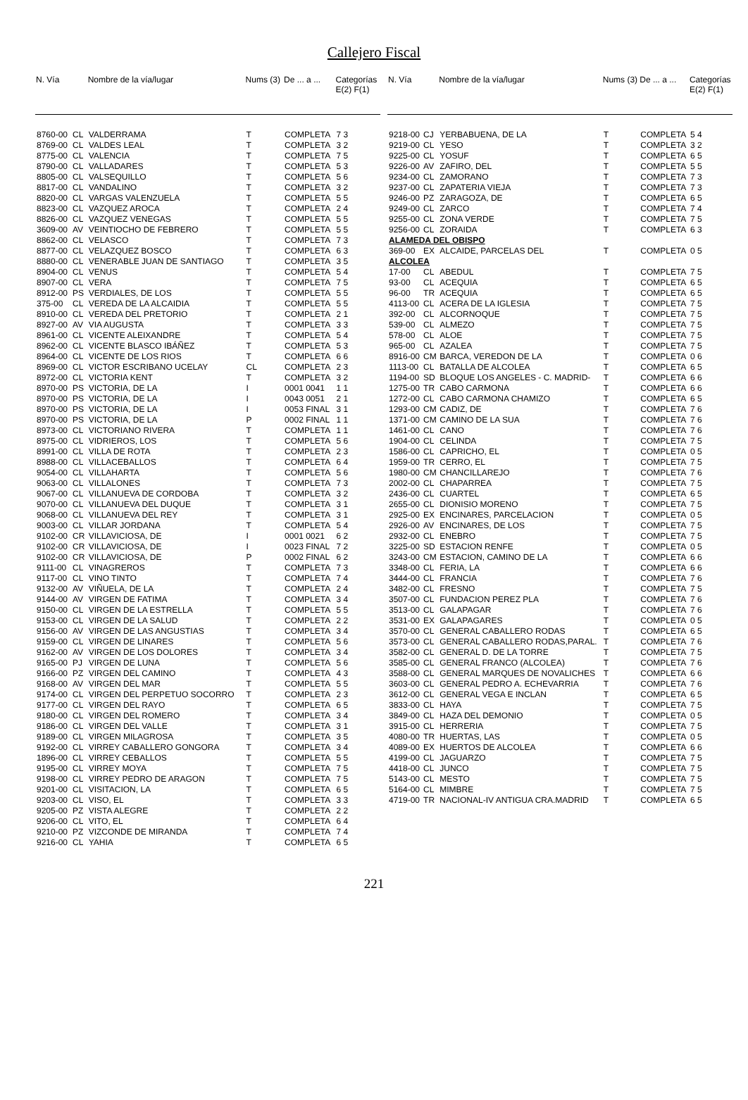Callejero Fiscal
| N. Vía | | Nombre de la vía/lugar | Nums (3) | De ... a ... | Categorías E(2) F(1) |
| --- | --- | --- | --- | --- | --- |
| 8760-00 | CL | VALDERRAMA | T | COMPLETA | 7 3 |
| 8769-00 | CL | VALDES LEAL | T | COMPLETA | 3 2 |
| 8775-00 | CL | VALENCIA | T | COMPLETA | 7 5 |
| 8790-00 | CL | VALLADARES | T | COMPLETA | 5 3 |
| 8805-00 | CL | VALSEQUILLO | T | COMPLETA | 5 6 |
| 8817-00 | CL | VANDALINO | T | COMPLETA | 3 2 |
| 8820-00 | CL | VARGAS VALENZUELA | T | COMPLETA | 5 5 |
| 8823-00 | CL | VAZQUEZ AROCA | T | COMPLETA | 2 4 |
| 8826-00 | CL | VAZQUEZ VENEGAS | T | COMPLETA | 5 5 |
| 3609-00 | AV | VEINTIOCHO DE FEBRERO | T | COMPLETA | 5 5 |
| 8862-00 | CL | VELASCO | T | COMPLETA | 7 3 |
| 8877-00 | CL | VELAZQUEZ BOSCO | T | COMPLETA | 6 3 |
| 8880-00 | CL | VENERABLE JUAN DE SANTIAGO | T | COMPLETA | 3 5 |
| 8904-00 | CL | VENUS | T | COMPLETA | 5 4 |
| 8907-00 | CL | VERA | T | COMPLETA | 7 5 |
| 8912-00 | PS | VERDIALES, DE LOS | T | COMPLETA | 5 5 |
| 375-00 | CL | VEREDA DE LA ALCAIDIA | T | COMPLETA | 5 5 |
| 8910-00 | CL | VEREDA DEL PRETORIO | T | COMPLETA | 2 1 |
| 8927-00 | AV | VIA AUGUSTA | T | COMPLETA | 3 3 |
| 8961-00 | CL | VICENTE ALEIXANDRE | T | COMPLETA | 5 4 |
| 8962-00 | CL | VICENTE BLASCO IBÁÑEZ | T | COMPLETA | 5 3 |
| 8964-00 | CL | VICENTE DE LOS RIOS | T | COMPLETA | 6 6 |
| 8969-00 | CL | VICTOR ESCRIBANO UCELAY | CL | COMPLETA | 2 3 |
| 8972-00 | CL | VICTORIA KENT | T | COMPLETA | 3 2 |
| 8970-00 | PS | VICTORIA, DE LA | I | 0001 0041 | 1 1 |
| 8970-00 | PS | VICTORIA, DE LA | I | 0043 0051 | 2 1 |
| 8970-00 | PS | VICTORIA, DE LA | I | 0053 FINAL | 3 1 |
| 8970-00 | PS | VICTORIA, DE LA | P | 0002 FINAL | 1 1 |
| 8973-00 | CL | VICTORIANO RIVERA | T | COMPLETA | 1 1 |
| 8975-00 | CL | VIDRIEROS, LOS | T | COMPLETA | 5 6 |
| 8991-00 | CL | VILLA DE ROTA | T | COMPLETA | 2 3 |
| 8988-00 | CL | VILLACEBALLOS | T | COMPLETA | 6 4 |
| 9054-00 | CL | VILLAHARTA | T | COMPLETA | 5 6 |
| 9063-00 | CL | VILLALONES | T | COMPLETA | 7 3 |
| 9067-00 | CL | VILLANUEVA DE CORDOBA | T | COMPLETA | 3 2 |
| 9070-00 | CL | VILLANUEVA DEL DUQUE | T | COMPLETA | 3 1 |
| 9068-00 | CL | VILLANUEVA DEL REY | T | COMPLETA | 3 1 |
| 9003-00 | CL | VILLAR JORDANA | T | COMPLETA | 5 4 |
| 9102-00 | CR | VILLAVICIOSA, DE | I | 0001 0021 | 6 2 |
| 9102-00 | CR | VILLAVICIOSA, DE | I | 0023 FINAL | 7 2 |
| 9102-00 | CR | VILLAVICIOSA, DE | P | 0002 FINAL | 6 2 |
| 9111-00 | CL | VINAGREROS | T | COMPLETA | 7 3 |
| 9117-00 | CL | VINO TINTO | T | COMPLETA | 7 4 |
| 9132-00 | AV | VIÑUELA, DE LA | T | COMPLETA | 2 4 |
| 9144-00 | AV | VIRGEN DE FATIMA | T | COMPLETA | 3 4 |
| 9150-00 | CL | VIRGEN DE LA ESTRELLA | T | COMPLETA | 5 5 |
| 9153-00 | CL | VIRGEN DE LA SALUD | T | COMPLETA | 2 2 |
| 9156-00 | AV | VIRGEN DE LAS ANGUSTIAS | T | COMPLETA | 3 4 |
| 9159-00 | CL | VIRGEN DE LINARES | T | COMPLETA | 5 6 |
| 9162-00 | AV | VIRGEN DE LOS DOLORES | T | COMPLETA | 3 4 |
| 9165-00 | PJ | VIRGEN DE LUNA | T | COMPLETA | 5 6 |
| 9166-00 | PZ | VIRGEN DEL CAMINO | T | COMPLETA | 4 3 |
| 9168-00 | AV | VIRGEN DEL MAR | T | COMPLETA | 5 5 |
| 9174-00 | CL | VIRGEN DEL PERPETUO SOCORRO | T | COMPLETA | 2 3 |
| 9177-00 | CL | VIRGEN DEL RAYO | T | COMPLETA | 6 5 |
| 9180-00 | CL | VIRGEN DEL ROMERO | T | COMPLETA | 3 4 |
| 9186-00 | CL | VIRGEN DEL VALLE | T | COMPLETA | 3 1 |
| 9189-00 | CL | VIRGEN MILAGROSA | T | COMPLETA | 3 5 |
| 9192-00 | CL | VIRREY CABALLERO GONGORA | T | COMPLETA | 3 4 |
| 1896-00 | CL | VIRREY CEBALLOS | T | COMPLETA | 5 5 |
| 9195-00 | CL | VIRREY MOYA | T | COMPLETA | 7 5 |
| 9198-00 | CL | VIRREY PEDRO DE ARAGON | T | COMPLETA | 7 5 |
| 9201-00 | CL | VISITACION, LA | T | COMPLETA | 6 5 |
| 9203-00 | CL | VISO, EL | T | COMPLETA | 3 3 |
| 9205-00 | PZ | VISTA ALEGRE | T | COMPLETA | 2 2 |
| 9206-00 | CL | VITO, EL | T | COMPLETA | 6 4 |
| 9210-00 | PZ | VIZCONDE DE MIRANDA | T | COMPLETA | 7 4 |
| 9216-00 | CL | YAHIA | T | COMPLETA | 6 5 |
| N. Vía | | Nombre de la vía/lugar | Nums (3) | De ... a ... | Categorías E(2) F(1) |
| --- | --- | --- | --- | --- | --- |
| 9218-00 | CJ | YERBABUENA, DE LA | T | COMPLETA | 5 4 |
| 9219-00 | CL | YESO | T | COMPLETA | 3 2 |
| 9225-00 | CL | YOSUF | T | COMPLETA | 6 5 |
| 9226-00 | AV | ZAFIRO, DEL | T | COMPLETA | 5 5 |
| 9234-00 | CL | ZAMORANO | T | COMPLETA | 7 3 |
| 9237-00 | CL | ZAPATERIA VIEJA | T | COMPLETA | 7 3 |
| 9246-00 | PZ | ZARAGOZA, DE | T | COMPLETA | 6 5 |
| 9249-00 | CL | ZARCO | T | COMPLETA | 7 4 |
| 9255-00 | CL | ZONA VERDE | T | COMPLETA | 7 5 |
| 9256-00 | CL | ZORAIDA | T | COMPLETA | 6 3 |
| ALAMEDA DEL OBISPO | | | | | |
| 369-00 | EX | ALCAIDE, PARCELAS DEL | T | COMPLETA | 0 5 |
| ALCOLEA | | | | | |
| 17-00 | CL | ABEDUL | T | COMPLETA | 7 5 |
| 93-00 | CL | ACEQUIA | T | COMPLETA | 6 5 |
| 96-00 | TR | ACEQUIA | T | COMPLETA | 6 5 |
| 4113-00 | CL | ACERA DE LA IGLESIA | T | COMPLETA | 7 5 |
| 392-00 | CL | ALCORNOQUE | T | COMPLETA | 7 5 |
| 539-00 | CL | ALMEZO | T | COMPLETA | 7 5 |
| 578-00 | CL | ALOE | T | COMPLETA | 7 5 |
| 965-00 | CL | AZALEA | T | COMPLETA | 7 5 |
| 8916-00 | CM | BARCA, VEREDON DE LA | T | COMPLETA | 0 6 |
| 1113-00 | CL | BATALLA DE ALCOLEA | T | COMPLETA | 6 5 |
| 1194-00 | SD | BLOQUE LOS ANGELES - C. MADRID- | T | COMPLETA | 6 6 |
| 1275-00 | TR | CABO CARMONA | T | COMPLETA | 6 6 |
| 1272-00 | CL | CABO CARMONA CHAMIZO | T | COMPLETA | 6 5 |
| 1293-00 | CM | CADIZ, DE | T | COMPLETA | 7 6 |
| 1371-00 | CM | CAMINO DE LA SUA | T | COMPLETA | 7 6 |
| 1461-00 | CL | CANO | T | COMPLETA | 7 6 |
| 1904-00 | CL | CELINDA | T | COMPLETA | 7 5 |
| 1586-00 | CL | CAPRICHO, EL | T | COMPLETA | 0 5 |
| 1959-00 | TR | CERRO, EL | T | COMPLETA | 7 5 |
| 1980-00 | CM | CHANCILLAREJO | T | COMPLETA | 7 6 |
| 2002-00 | CL | CHAPARREA | T | COMPLETA | 7 5 |
| 2436-00 | CL | CUARTEL | T | COMPLETA | 6 5 |
| 2655-00 | CL | DIONISIO MORENO | T | COMPLETA | 7 5 |
| 2925-00 | EX | ENCINARES, PARCELACION | T | COMPLETA | 0 5 |
| 2926-00 | AV | ENCINARES, DE LOS | T | COMPLETA | 7 5 |
| 2932-00 | CL | ENEBRO | T | COMPLETA | 7 5 |
| 3225-00 | SD | ESTACION RENFE | T | COMPLETA | 0 5 |
| 3243-00 | CM | ESTACION, CAMINO DE LA | T | COMPLETA | 6 6 |
| 3348-00 | CL | FERIA, LA | T | COMPLETA | 6 6 |
| 3444-00 | CL | FRANCIA | T | COMPLETA | 7 6 |
| 3482-00 | CL | FRESNO | T | COMPLETA | 7 5 |
| 3507-00 | CL | FUNDACION PEREZ PLA | T | COMPLETA | 7 6 |
| 3513-00 | CL | GALAPAGAR | T | COMPLETA | 7 6 |
| 3531-00 | EX | GALAPAGARES | T | COMPLETA | 0 5 |
| 3570-00 | CL | GENERAL CABALLERO RODAS | T | COMPLETA | 6 5 |
| 3573-00 | CL | GENERAL CABALLERO RODAS,PARAL. | T | COMPLETA | 7 6 |
| 3582-00 | CL | GENERAL D. DE LA TORRE | T | COMPLETA | 7 5 |
| 3585-00 | CL | GENERAL FRANCO (ALCOLEA) | T | COMPLETA | 7 6 |
| 3588-00 | CL | GENERAL MARQUES DE NOVALICHES | T | COMPLETA | 6 6 |
| 3603-00 | CL | GENERAL PEDRO A. ECHEVARRIA | T | COMPLETA | 7 6 |
| 3612-00 | CL | GENERAL VEGA E INCLAN | T | COMPLETA | 6 5 |
| 3833-00 | CL | HAYA | T | COMPLETA | 7 5 |
| 3849-00 | CL | HAZA DEL DEMONIO | T | COMPLETA | 0 5 |
| 3915-00 | CL | HERRERIA | T | COMPLETA | 7 5 |
| 4080-00 | TR | HUERTAS, LAS | T | COMPLETA | 0 5 |
| 4089-00 | EX | HUERTOS DE ALCOLEA | T | COMPLETA | 6 6 |
| 4199-00 | CL | JAGUARZO | T | COMPLETA | 7 5 |
| 4418-00 | CL | JUNCO | T | COMPLETA | 7 5 |
| 5143-00 | CL | MESTO | T | COMPLETA | 7 5 |
| 5164-00 | CL | MIMBRE | T | COMPLETA | 7 5 |
| 4719-00 | TR | NACIONAL-IV ANTIGUA CRA.MADRID | T | COMPLETA | 6 5 |
221